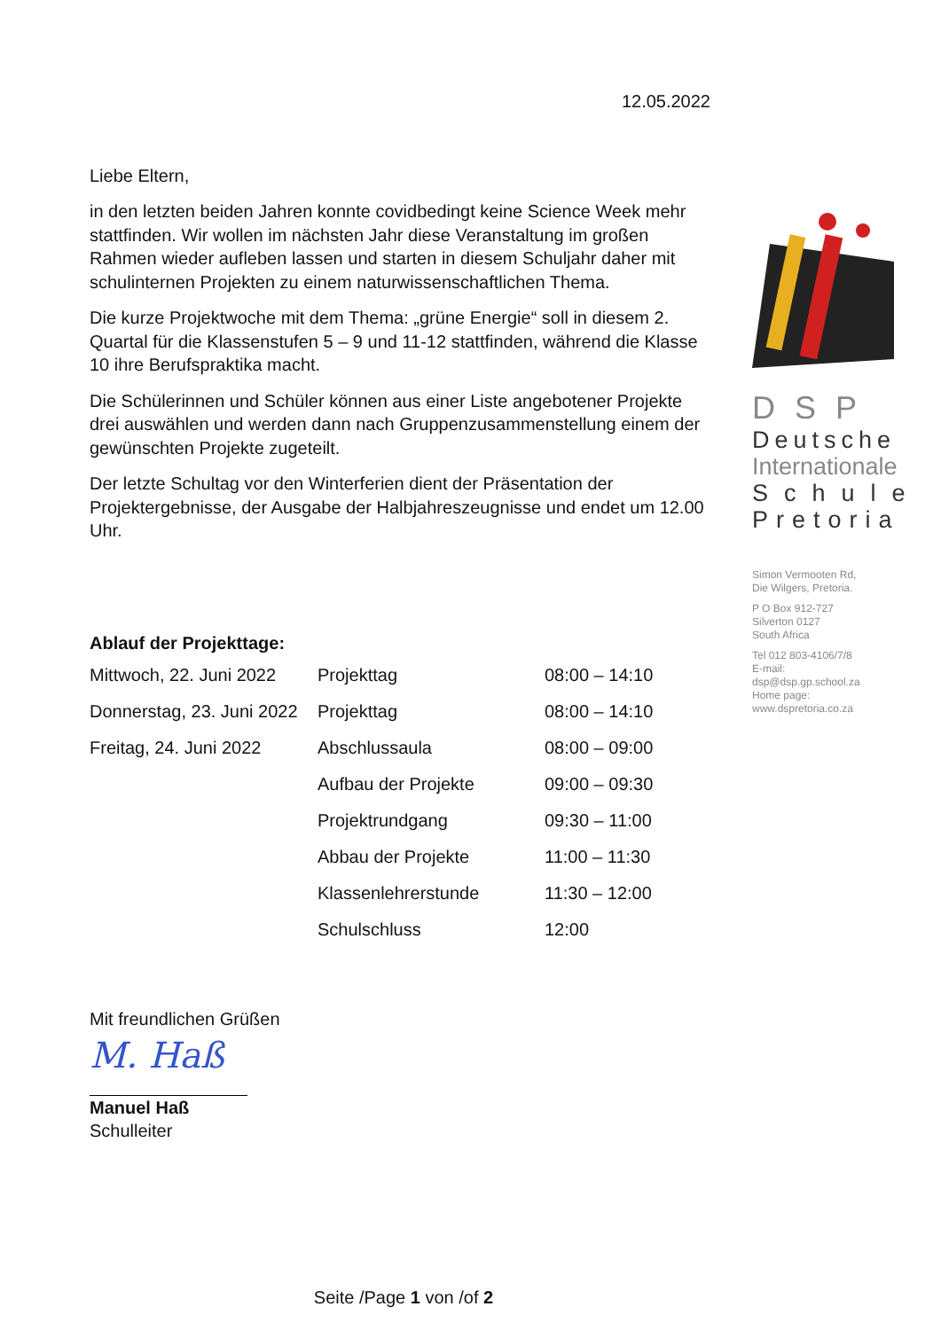12.05.2022
Liebe Eltern,
in den letzten beiden Jahren konnte covidbedingt keine Science Week mehr stattfinden. Wir wollen im nächsten Jahr diese Veranstaltung im großen Rahmen wieder aufleben lassen und starten in diesem Schuljahr daher mit schulinternen Projekten zu einem naturwissenschaftlichen Thema.
Die kurze Projektwoche mit dem Thema: „grüne Energie“ soll in diesem 2. Quartal für die Klassenstufen 5 – 9 und 11-12 stattfinden, während die Klasse 10 ihre Berufspraktika macht.
Die Schülerinnen und Schüler können aus einer Liste angebotener Projekte drei auswählen und werden dann nach Gruppenzusammenstellung einem der gewünschten Projekte zugeteilt.
Der letzte Schultag vor den Winterferien dient der Präsentation der Projektergebnisse, der Ausgabe der Halbjahreszeugnisse und endet um 12.00 Uhr.
Ablauf der Projekttage:
| Mittwoch, 22. Juni 2022 | Projekttag | 08:00 – 14:10 |
| Donnerstag, 23. Juni 2022 | Projekttag | 08:00 – 14:10 |
| Freitag, 24. Juni 2022 | Abschlussaula | 08:00 – 09:00 |
| | Aufbau der Projekte | 09:00 – 09:30 |
| | Projektrundgang | 09:30 – 11:00 |
| | Abbau der Projekte | 11:00 – 11:30 |
| | Klassenlehrerstunde | 11:30 – 12:00 |
| | Schulschluss | 12:00 |
Mit freundlichen Grüßen
M. Haß
Manuel Haß
Schulleiter
DSP
Deutsche
Internationale
Schule
Pretoria
Simon Vermooten Rd,
Die Wilgers, Pretoria.
P O Box 912-727
Silverton 0127
South Africa
Tel 012 803-4106/7/8
E-mail:
dsp@dsp.gp.school.za
Home page:
www.dspretoria.co.za
Seite /Page 1 von /of 2